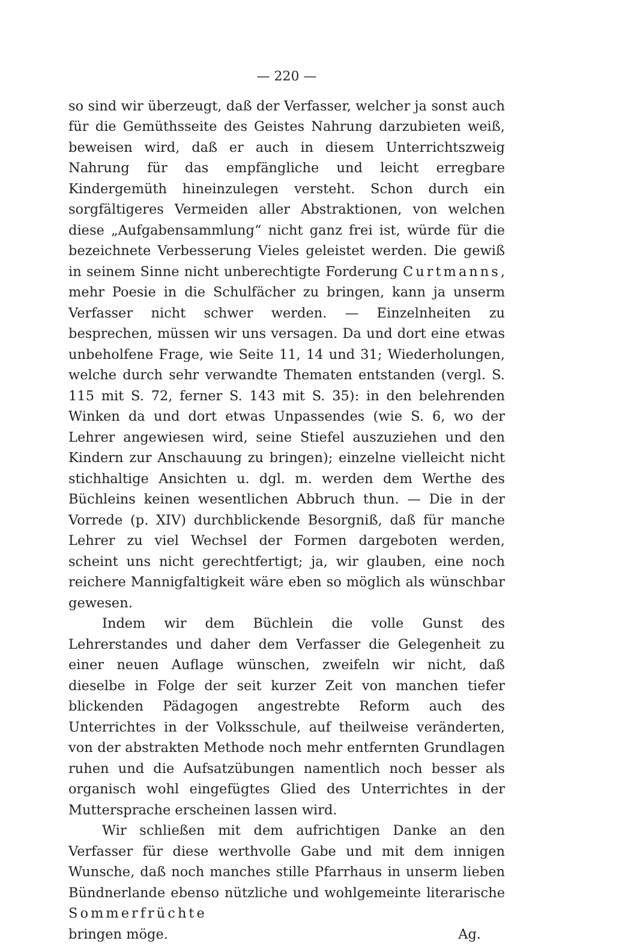— 220 —
so sind wir überzeugt, daß der Verfasser, welcher ja sonst auch für die Gemüthsseite des Geistes Nahrung darzubieten weiß, beweisen wird, daß er auch in diesem Unterrichtszweig Nahrung für das empfängliche und leicht erregbare Kindergemüth hineinzulegen versteht. Schon durch ein sorgfältigeres Vermeiden aller Abstraktionen, von welchen diese „Aufgabensammlung“ nicht ganz frei ist, würde für die bezeichnete Verbesserung Vieles geleistet werden. Die gewiß in seinem Sinne nicht unberechtigte Forderung Curtmanns, mehr Poesie in die Schulfächer zu bringen, kann ja unserm Verfasser nicht schwer werden. — Einzelnheiten zu besprechen, müssen wir uns versagen. Da und dort eine etwas unbeholfene Frage, wie Seite 11, 14 und 31; Wiederholungen, welche durch sehr verwandte Thematen entstanden (vergl. S. 115 mit S. 72, ferner S. 143 mit S. 35): in den belehrenden Winken da und dort etwas Unpassendes (wie S. 6, wo der Lehrer angewiesen wird, seine Stiefel auszuziehen und den Kindern zur Anschauung zu bringen); einzelne vielleicht nicht stichhaltige Ansichten u. dgl. m. werden dem Werthe des Büchleins keinen wesentlichen Abbruch thun. — Die in der Vorrede (p. XIV) durchblickende Besorgniß, daß für manche Lehrer zu viel Wechsel der Formen dargeboten werden, scheint uns nicht gerechtfertigt; ja, wir glauben, eine noch reichere Mannigfaltigkeit wäre eben so möglich als wünschbar gewesen.
Indem wir dem Büchlein die volle Gunst des Lehrerstandes und daher dem Verfasser die Gelegenheit zu einer neuen Auflage wünschen, zweifeln wir nicht, daß dieselbe in Folge der seit kurzer Zeit von manchen tiefer blickenden Pädagogen angestrebte Reform auch des Unterrichtes in der Volksschule, auf theilweise veränderten, von der abstrakten Methode noch mehr entfernten Grundlagen ruhen und die Aufsatzübungen namentlich noch besser als organisch wohl eingefügtes Glied des Unterrichtes in der Muttersprache erscheinen lassen wird.
Wir schließen mit dem aufrichtigen Danke an den Verfasser für diese werthvolle Gabe und mit dem innigen Wunsche, daß noch manches stille Pfarrhaus in unserm lieben Bündnerlande ebenso nützliche und wohlgemeinte literarische Sommerfrüchte
bringen möge. Ag.